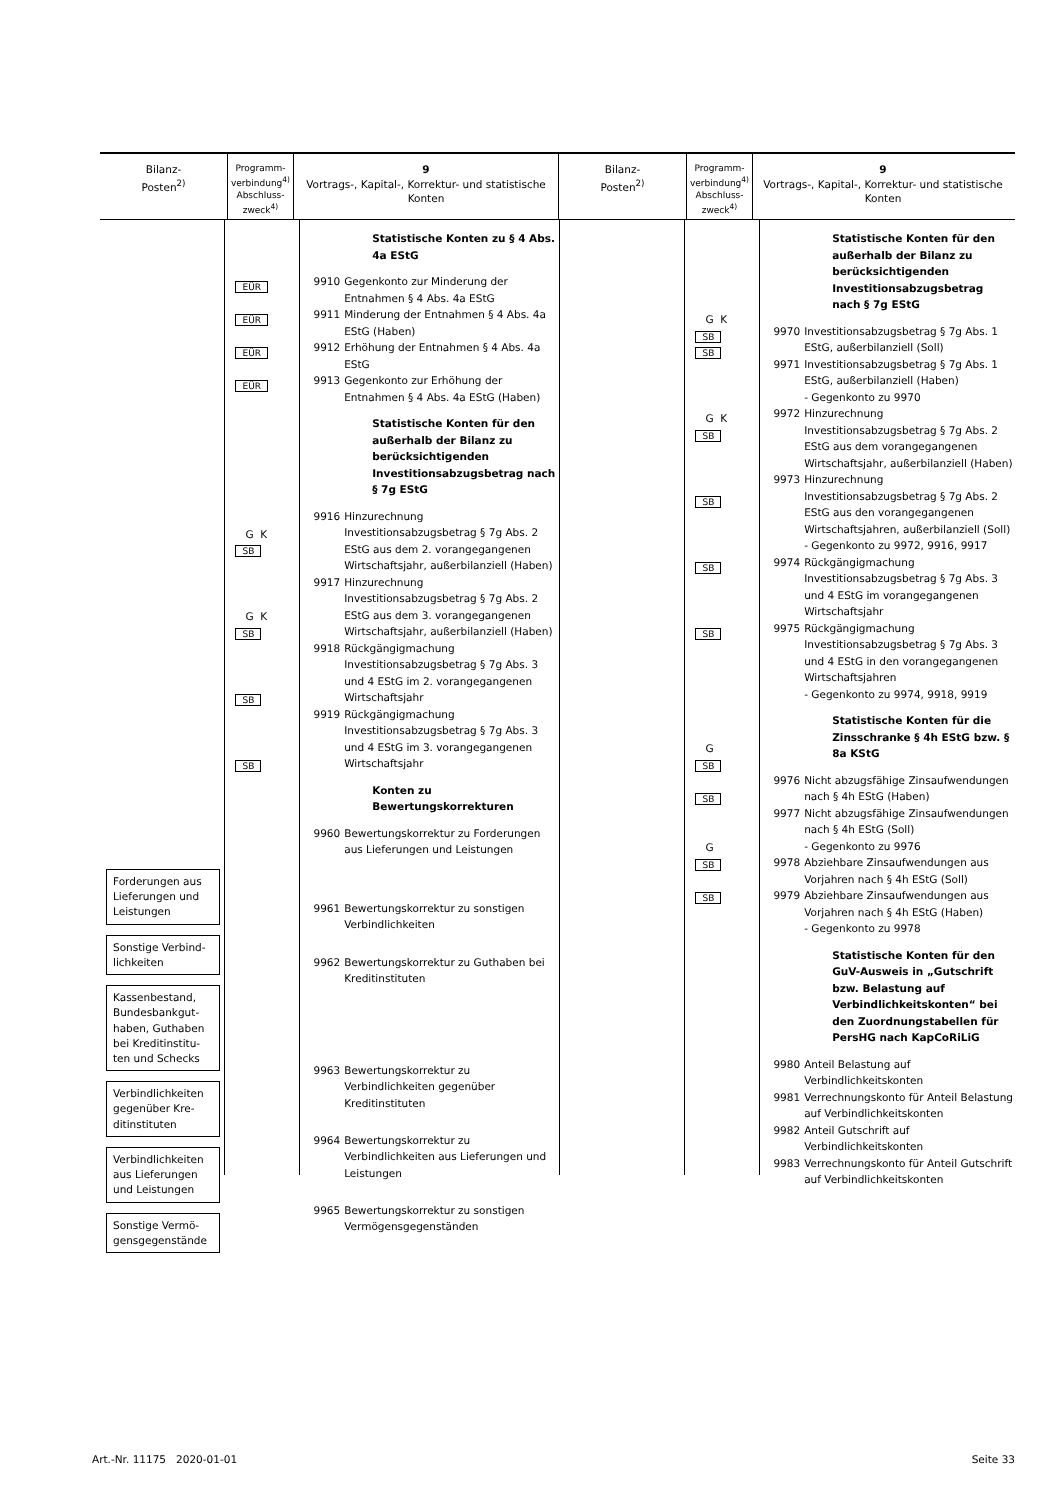Bilanz-
Posten<sup>2)</sup>
Programm-
verbindung<sup>4)</sup>
Abschluss-
zweck<sup>4)</sup>
9
Vortrags-, Kapital-, Korrektur- und statistische Konten
Bilanz-
Posten<sup>2)</sup>
Programm-
verbindung<sup>4)</sup>
Abschluss-
zweck<sup>4)</sup>
9
Vortrags-, Kapital-, Korrektur- und statistische Konten
Forderungen aus Lieferungen und Leistungen
Sonstige Verbind­lichkeiten
Kassenbestand, Bundesbankgut­haben, Guthaben bei Kreditinstitu­ten und Schecks
Verbindlichkeiten gegenüber Kre­ditinstituten
Verbindlichkeiten aus Lieferungen und Leistungen
Sonstige Vermö­gensgegenstände
EÜR
EÜR
EÜR
EÜR
G K
SB
G K
SB
SB
SB
Statistische Konten zu § 4 Abs. 4a EStG
9910 Gegenkonto zur Minderung der Entnahmen § 4 Abs. 4a EStG
9911 Minderung der Entnahmen § 4 Abs. 4a EStG (Haben)
9912 Erhöhung der Entnahmen § 4 Abs. 4a EStG
9913 Gegenkonto zur Erhöhung der Entnahmen § 4 Abs. 4a EStG (Haben)
Statistische Konten für den außerhalb der Bilanz zu berücksichtigenden Investitionsabzugsbetrag nach § 7g EStG
9916 Hinzurechnung Investitionsabzugsbetrag § 7g Abs. 2 EStG aus dem 2. vorangegangenen Wirtschaftsjahr, außerbilanziell (Haben)
9917 Hinzurechnung Investitionsabzugsbetrag § 7g Abs. 2 EStG aus dem 3. vorangegangenen Wirtschaftsjahr, außerbilanziell (Haben)
9918 Rückgängigmachung Investitionsabzugsbetrag § 7g Abs. 3 und 4 EStG im 2. vorangegangenen Wirtschaftsjahr
9919 Rückgängigmachung Investitionsabzugsbetrag § 7g Abs. 3 und 4 EStG im 3. vorangegangenen Wirtschaftsjahr
Konten zu Bewertungskorrekturen
9960 Bewertungskorrektur zu Forderungen aus Lieferungen und Leistungen
9961 Bewertungskorrektur zu sonstigen Verbindlichkeiten
9962 Bewertungskorrektur zu Guthaben bei Kreditinstituten
9963 Bewertungskorrektur zu Verbindlichkeiten gegenüber Kreditinstituten
9964 Bewertungskorrektur zu Verbindlichkeiten aus Lieferungen und Leistungen
9965 Bewertungskorrektur zu sonstigen Vermögensgegenständen
G K
SB
SB
G K
SB
SB
SB
SB
G
SB
SB
G
SB
SB
Statistische Konten für den außerhalb der Bilanz zu berücksichtigenden Investitionsabzugsbetrag nach § 7g EStG
9970 Investitionsabzugsbetrag § 7g Abs. 1 EStG, außerbilanziell (Soll)
9971 Investitionsabzugsbetrag § 7g Abs. 1 EStG, außerbilanziell (Haben)
- Gegenkonto zu 9970
9972 Hinzurechnung Investitionsabzugsbetrag § 7g Abs. 2 EStG aus dem vorangegangenen Wirtschaftsjahr, außerbilanziell (Haben)
9973 Hinzurechnung Investitionsabzugsbetrag § 7g Abs. 2 EStG aus den vorangegangenen Wirtschaftsjahren, außerbilanziell (Soll)
- Gegenkonto zu 9972, 9916, 9917
9974 Rückgängigmachung Investitionsabzugsbetrag § 7g Abs. 3 und 4 EStG im vorangegangenen Wirtschaftsjahr
9975 Rückgängigmachung Investitionsabzugsbetrag § 7g Abs. 3 und 4 EStG in den vorangegangenen Wirtschaftsjahren
- Gegenkonto zu 9974, 9918, 9919
Statistische Konten für die Zinsschranke § 4h EStG bzw. § 8a KStG
9976 Nicht abzugsfähige Zinsaufwendungen nach § 4h EStG (Haben)
9977 Nicht abzugsfähige Zinsaufwendungen nach § 4h EStG (Soll)
- Gegenkonto zu 9976
9978 Abziehbare Zinsaufwendungen aus Vorjahren nach § 4h EStG (Soll)
9979 Abziehbare Zinsaufwendungen aus Vorjahren nach § 4h EStG (Haben)
- Gegenkonto zu 9978
Statistische Konten für den GuV-Ausweis in „Gutschrift bzw. Belastung auf Verbindlichkeitskonten“ bei den Zuordnungstabellen für PersHG nach KapCoRiLiG
9980 Anteil Belastung auf Verbindlichkeitskonten
9981 Verrechnungskonto für Anteil Belastung auf Verbindlichkeitskonten
9982 Anteil Gutschrift auf Verbindlichkeitskonten
9983 Verrechnungskonto für Anteil Gutschrift auf Verbindlichkeitskonten
Art.-Nr. 11175 2020-01-01 Seite 33